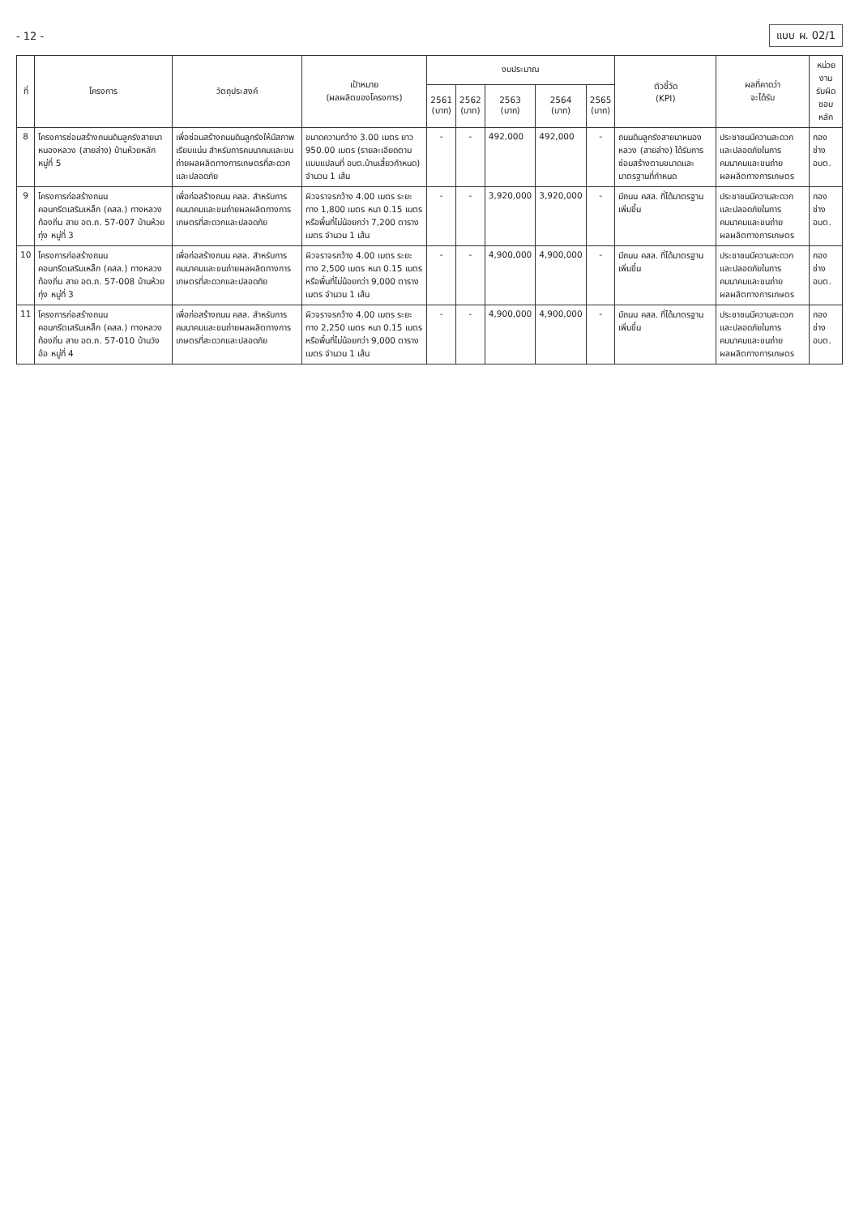- 12 - แบบ ผ. 02/1
| ที่ | โครงการ | วัตถุประสงค์ | เป้าหมาย (ผลผลิตของโครงการ) | งบประมาณ | | | | | ตัวชี้วัด (KPI) | ผลที่คาดว่า จะได้รับ | หน่วยงาน รับผิดชอบหลัก |
| --- | --- | --- | --- | --- | --- | --- | --- | --- | --- | --- | --- |
| | | | | 2561 (บาท) | 2562 (บาท) | 2563 (บาท) | 2564 (บาท) | 2565 (บาท) | | | |
| 8 | โครงการซ่อมสร้างถนนดินลูกรังสายนาหนองหลวง (สายล่าง) บ้านห้วยหลัก หมู่ที่ 5 | เพื่อซ่อมสร้างถนนดินลูกรังให้มีสภาพเรียบแน่น สำหรับการคมนาคมและขนถ่ายผลผลิตทางการเกษตรที่สะดวกและปลอดภัย | ขนาดความกว้าง 3.00 เมตร ยาว 950.00 เมตร (รายละเอียดตามแบบแปลนที่ อบต.บ้านเสี้ยวกำหนด) จำนวน 1 เส้น | - | - | 492,000 | 492,000 | - | ถนนดินลูกรังสายนาหนองหลวง (สายล่าง) ได้รับการซ่อมสร้างตามขนาดและมาตรฐานที่กำหนด | ประชาชนมีความสะดวกและปลอดภัยในการคมนาคมและขนถ่ายผลผลิตทางการเกษตร | กองช่าง อบต. |
| 9 | โครงการก่อสร้างถนนคอนกรีตเสริมเหล็ก (คสล.) ทางหลวงท้องถิ่น สาย อต.ถ. 57-007 บ้านห้วยทุ่ง หมู่ที่ 3 | เพื่อก่อสร้างถนน คสล. สำหรับการคมนาคมและขนถ่ายผลผลิตทางการเกษตรที่สะดวกและปลอดภัย | ผิวจราจรกว้าง 4.00 เมตร ระยะทาง 1,800 เมตร หนา 0.15 เมตร หรือพื้นที่ไม่น้อยกว่า 7,200 ตารางเมตร จำนวน 1 เส้น | - | - | 3,920,000 | 3,920,000 | - | มีถนน คสล. ที่ได้มาตรฐานเพิ่มขึ้น | ประชาชนมีความสะดวกและปลอดภัยในการคมนาคมและขนถ่ายผลผลิตทางการเกษตร | กองช่าง อบต. |
| 10 | โครงการก่อสร้างถนนคอนกรีตเสริมเหล็ก (คสล.) ทางหลวงท้องถิ่น สาย อต.ถ. 57-008 บ้านห้วยทุ่ง หมู่ที่ 3 | เพื่อก่อสร้างถนน คสล. สำหรับการคมนาคมและขนถ่ายผลผลิตทางการเกษตรที่สะดวกและปลอดภัย | ผิวจราจรกว้าง 4.00 เมตร ระยะทาง 2,500 เมตร หนา 0.15 เมตร หรือพื้นที่ไม่น้อยกว่า 9,000 ตารางเมตร จำนวน 1 เส้น | - | - | 4,900,000 | 4,900,000 | - | มีถนน คสล. ที่ได้มาตรฐานเพิ่มขึ้น | ประชาชนมีความสะดวกและปลอดภัยในการคมนาคมและขนถ่ายผลผลิตทางการเกษตร | กองช่าง อบต. |
| 11 | โครงการก่อสร้างถนนคอนกรีตเสริมเหล็ก (คสล.) ทางหลวงท้องถิ่น สาย อต.ถ. 57-010 บ้านวังอ้อ หมู่ที่ 4 | เพื่อก่อสร้างถนน คสล. สำหรับการคมนาคมและขนถ่ายผลผลิตทางการเกษตรที่สะดวกและปลอดภัย | ผิวจราจรกว้าง 4.00 เมตร ระยะทาง 2,250 เมตร หนา 0.15 เมตร หรือพื้นที่ไม่น้อยกว่า 9,000 ตารางเมตร จำนวน 1 เส้น | - | - | 4,900,000 | 4,900,000 | - | มีถนน คสล. ที่ได้มาตรฐานเพิ่มขึ้น | ประชาชนมีความสะดวกและปลอดภัยในการคมนาคมและขนถ่ายผลผลิตทางการเกษตร | กองช่าง อบต. |